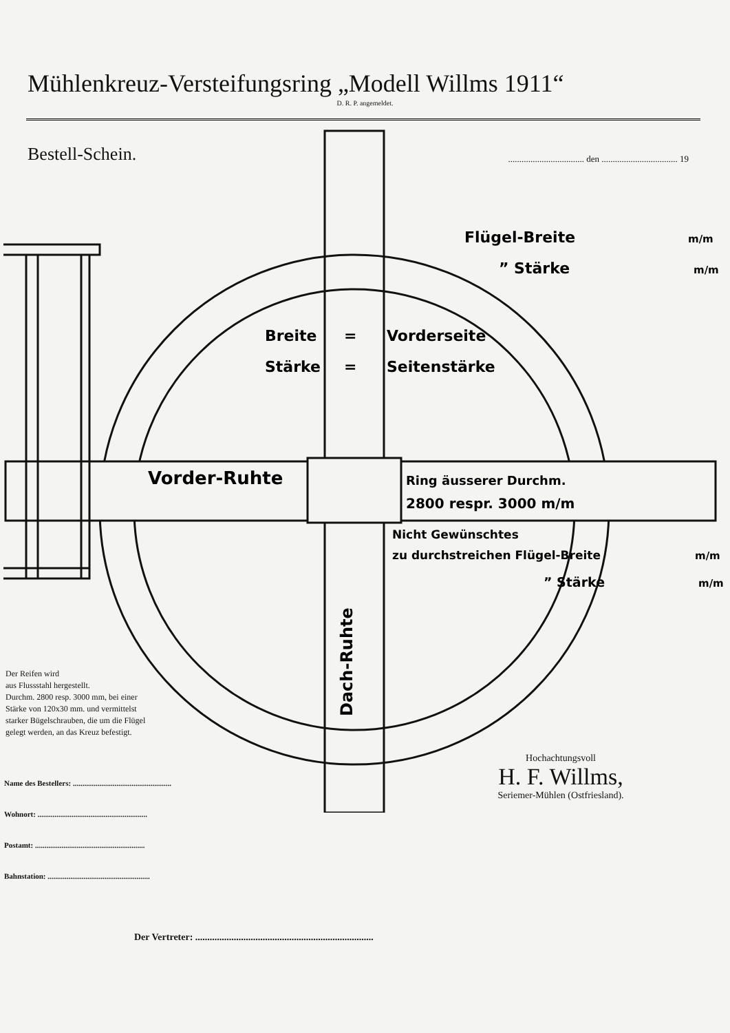Mühlenkreuz-Versteifungsring „Modell Willms 1911“
D. R. P. angemeldet.
Bestell-Schein.
.................................. den .................................. 19
Breite
=
Vorderseite
Stärke
=
Seitenstärke
Vorder-Ruhte
Ring äusserer Durchm.
2800 respr. 3000 m/m
Nicht Gewünschtes
zu durchstreichen Flügel-Breite
” Stärke
m/m
m/m
Flügel-Breite
” Stärke
m/m
m/m
Dach-Ruhte
Der Reifen wird
aus Flussstahl hergestellt.
Durchm. 2800 resp. 3000 mm, bei einer
Stärke von 120x30 mm. und vermittelst
starker Bügelschrauben, die um die Flügel
gelegt werden, an das Kreuz befestigt.
Name des Bestellers: ....................................................
Wohnort: ..........................................................
Postamt: ..........................................................
Bahnstation: ......................................................
Hochachtungsvoll
H. F. Willms,
Seriemer-Mühlen (Ostfriesland).
Der Vertreter: ..........................................................................